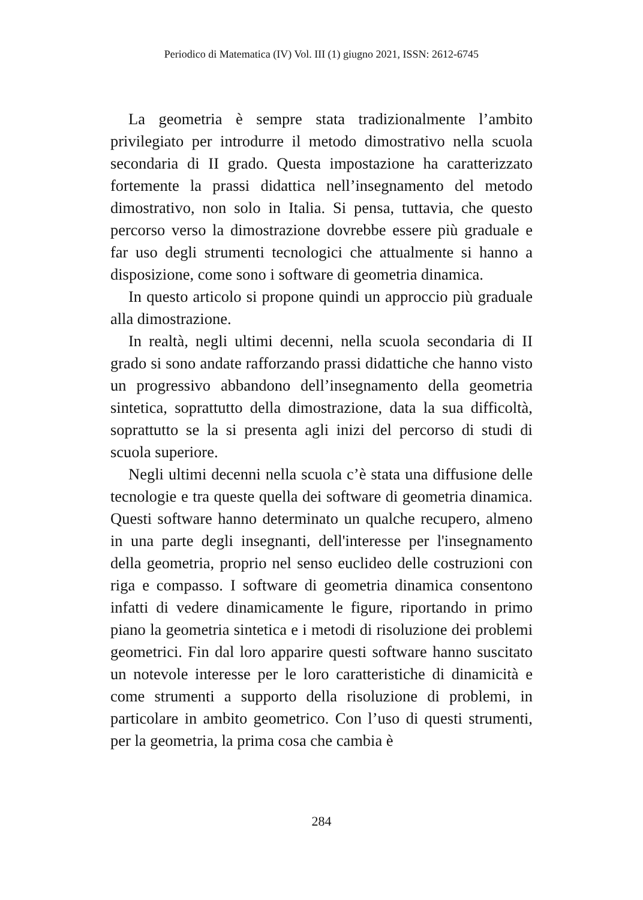Periodico di Matematica (IV) Vol. III (1) giugno 2021, ISSN: 2612-6745
La geometria è sempre stata tradizionalmente l’ambito privilegiato per introdurre il metodo dimostrativo nella scuola secondaria di II grado. Questa impostazione ha caratterizzato fortemente la prassi didattica nell’insegnamento del metodo dimostrativo, non solo in Italia. Si pensa, tuttavia, che questo percorso verso la dimostrazione dovrebbe essere più graduale e far uso degli strumenti tecnologici che attualmente si hanno a disposizione, come sono i software di geometria dinamica.
In questo articolo si propone quindi un approccio più graduale alla dimostrazione.
In realtà, negli ultimi decenni, nella scuola secondaria di II grado si sono andate rafforzando prassi didattiche che hanno visto un progressivo abbandono dell’insegnamento della geometria sintetica, soprattutto della dimostrazione, data la sua difficoltà, soprattutto se la si presenta agli inizi del percorso di studi di scuola superiore.
Negli ultimi decenni nella scuola c’è stata una diffusione delle tecnologie e tra queste quella dei software di geometria dinamica. Questi software hanno determinato un qualche recupero, almeno in una parte degli insegnanti, dell'interesse per l'insegnamento della geometria, proprio nel senso euclideo delle costruzioni con riga e compasso. I software di geometria dinamica consentono infatti di vedere dinamicamente le figure, riportando in primo piano la geometria sintetica e i metodi di risoluzione dei problemi geometrici. Fin dal loro apparire questi software hanno suscitato un notevole interesse per le loro caratteristiche di dinamicità e come strumenti a supporto della risoluzione di problemi, in particolare in ambito geometrico. Con l’uso di questi strumenti, per la geometria, la prima cosa che cambia è
284